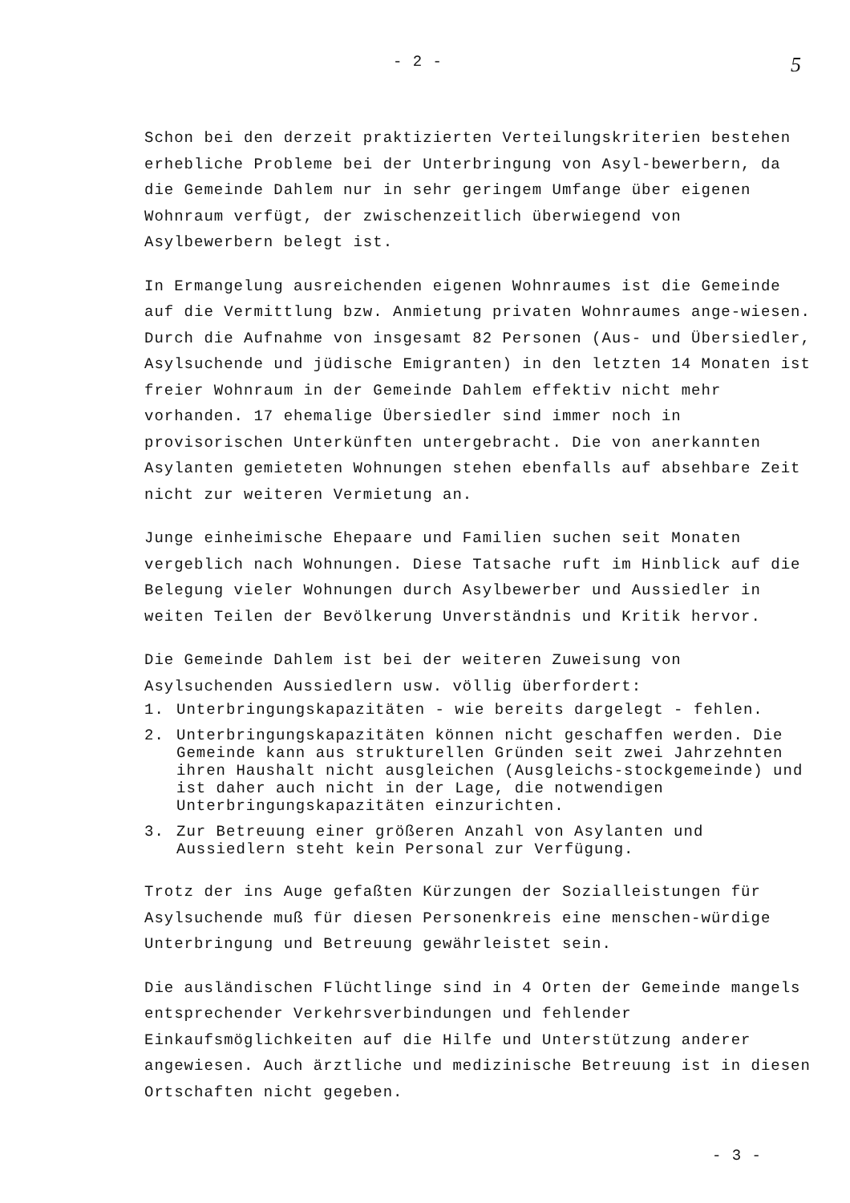- 2 - 5
Schon bei den derzeit praktizierten Verteilungskriterien bestehen erhebliche Probleme bei der Unterbringung von Asyl-bewerbern, da die Gemeinde Dahlem nur in sehr geringem Umfange über eigenen Wohnraum verfügt, der zwischenzeitlich überwiegend von Asylbewerbern belegt ist.
In Ermangelung ausreichenden eigenen Wohnraumes ist die Gemeinde auf die Vermittlung bzw. Anmietung privaten Wohnraumes ange-wiesen. Durch die Aufnahme von insgesamt 82 Personen (Aus- und Übersiedler, Asylsuchende und jüdische Emigranten) in den letzten 14 Monaten ist freier Wohnraum in der Gemeinde Dahlem effektiv nicht mehr vorhanden. 17 ehemalige Übersiedler sind immer noch in provisorischen Unterkünften untergebracht. Die von anerkannten Asylanten gemieteten Wohnungen stehen ebenfalls auf absehbare Zeit nicht zur weiteren Vermietung an.
Junge einheimische Ehepaare und Familien suchen seit Monaten vergeblich nach Wohnungen. Diese Tatsache ruft im Hinblick auf die Belegung vieler Wohnungen durch Asylbewerber und Aussiedler in weiten Teilen der Bevölkerung Unverständnis und Kritik hervor.
Die Gemeinde Dahlem ist bei der weiteren Zuweisung von Asylsuchenden Aussiedlern usw. völlig überfordert:
1. Unterbringungskapazitäten - wie bereits dargelegt - fehlen.
2. Unterbringungskapazitäten können nicht geschaffen werden. Die Gemeinde kann aus strukturellen Gründen seit zwei Jahrzehnten ihren Haushalt nicht ausgleichen (Ausgleichs-stockgemeinde) und ist daher auch nicht in der Lage, die notwendigen Unterbringungskapazitäten einzurichten.
3. Zur Betreuung einer größeren Anzahl von Asylanten und Aussiedlern steht kein Personal zur Verfügung.
Trotz der ins Auge gefaßten Kürzungen der Sozialleistungen für Asylsuchende muß für diesen Personenkreis eine menschen-würdige Unterbringung und Betreuung gewährleistet sein.
Die ausländischen Flüchtlinge sind in 4 Orten der Gemeinde mangels entsprechender Verkehrsverbindungen und fehlender Einkaufsmöglichkeiten auf die Hilfe und Unterstützung anderer angewiesen. Auch ärztliche und medizinische Betreuung ist in diesen Ortschaften nicht gegeben.
- 3 -